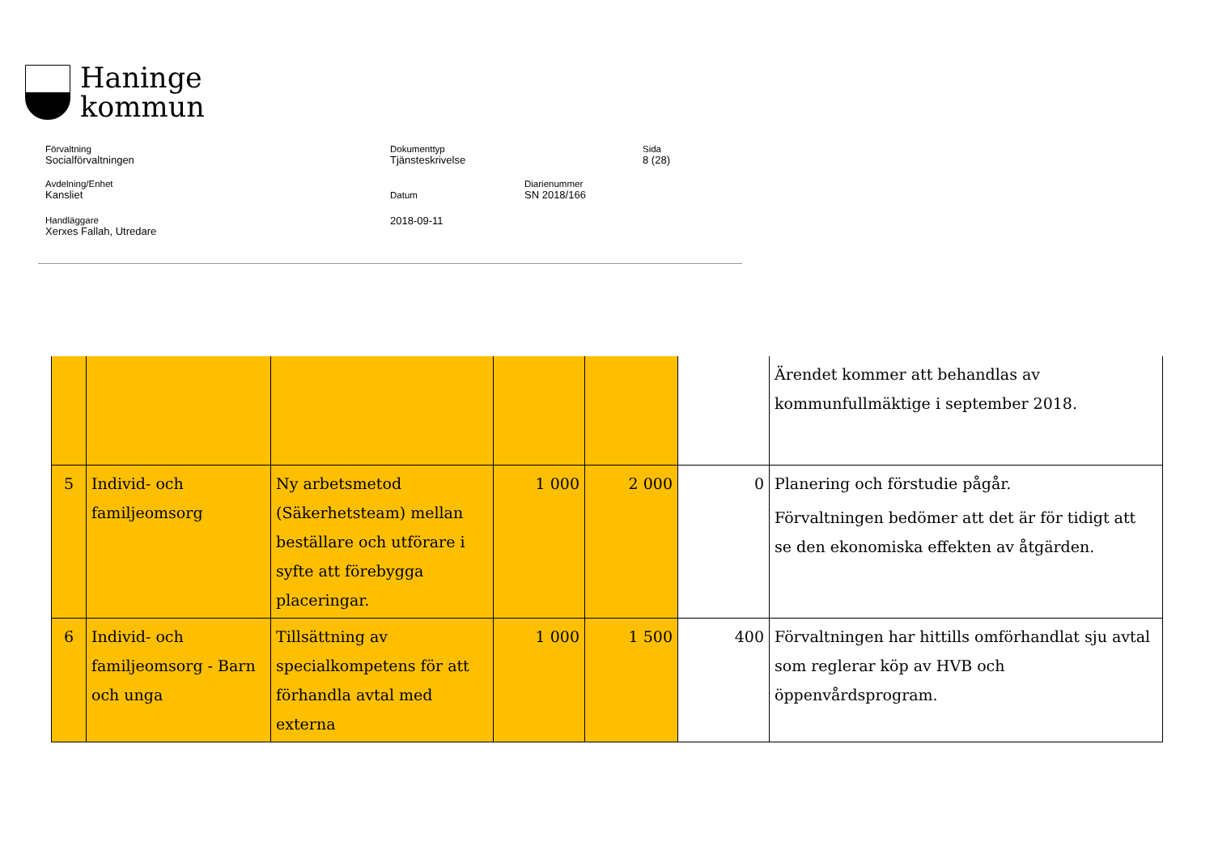Haninge
kommun
Förvaltning
Socialförvaltningen
Dokumenttyp
Tjänsteskrivelse
Sida
8 (28)
Avdelning/Enhet
Kansliet
Datum
2018-09-11
Diarienummer
SN 2018/166
Handläggare
Xerxes Fallah, Utredare
| | | | | | | Ärendet kommer att behandlas av kommunfullmäktige i september 2018. |
| 5 | Individ- och familjeomsorg | Ny arbetsmetod (Säkerhetsteam) mellan beställare och utförare i syfte att förebygga placeringar. | 1 000 | 2 000 | 0 | Planering och förstudie pågår. Förvaltningen bedömer att det är för tidigt att se den ekonomiska effekten av åtgärden. |
| 6 | Individ- och familjeomsorg - Barn och unga | Tillsättning av specialkompetens för att förhandla avtal med externa | 1 000 | 1 500 | 400 | Förvaltningen har hittills omförhandlat sju avtal som reglerar köp av HVB och öppenvårdsprogram. |